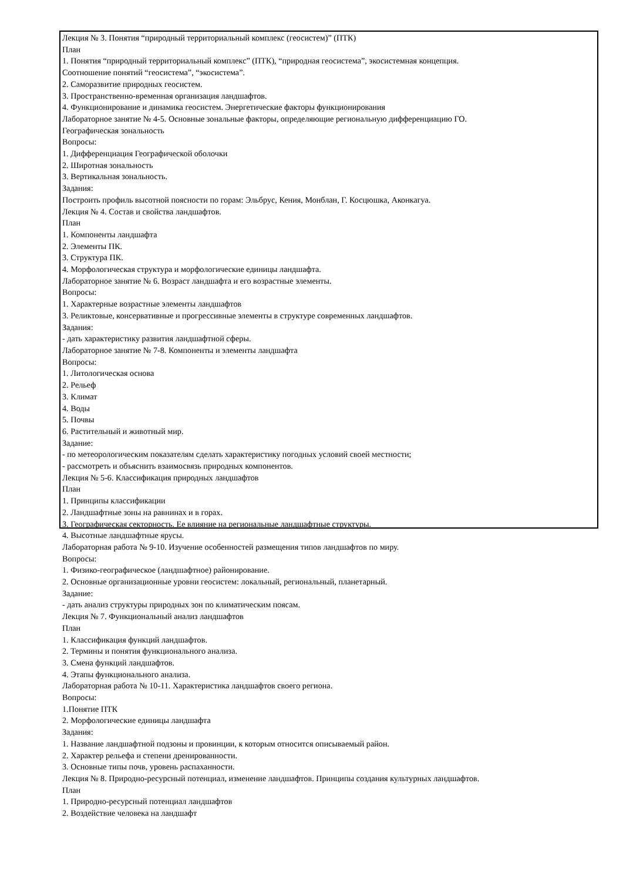Лекция № 3. Понятия “природный территориальный комплекс (геосистем)” (ПТК)
План
1. Понятия “природный территориальный комплекс” (ПТК), “природная геосистема”, экосистемная концепция.
Соотношение понятий “геосистема”, “экосистема”.
2. Саморазвитие природных геосистем.
3. Пространственно-временная организация ландшафтов.
4. Функционирование и динамика геосистем. Энергетические факторы функционирования
Лабораторное занятие № 4-5. Основные зональные факторы, определяющие региональную дифференциацию ГО.
Географическая зональность
Вопросы:
1. Дифференциация Географической оболочки
2. Широтная зональность
3. Вертикальная зональность.
Задания:
Построить профиль высотной поясности по горам: Эльбрус, Кения, Монблан, Г. Косцюшка, Аконкагуа.
Лекция № 4. Состав и свойства ландшафтов.
План
1. Компоненты ландшафта
2. Элементы ПК.
3. Структура ПК.
4. Морфологическая структура и морфологические единицы ландшафта.
Лабораторное занятие № 6. Возраст ландшафта и его возрастные элементы.
Вопросы:
1. Характерные возрастные элементы ландшафтов
3. Реликтовые, консервативные и прогрессивные элементы в структуре современных ландшафтов.
Задания:
- дать характеристику развития ландшафтной сферы.
Лабораторное занятие № 7-8. Компоненты и элементы ландшафта
Вопросы:
1. Литологическая основа
2. Рельеф
3. Климат
4. Воды
5. Почвы
6. Растительный и животный мир.
Задание:
- по метеорологическим показателям сделать характеристику погодных условий своей местности;
- рассмотреть и объяснить взаимосвязь природных компонентов.
Лекция № 5-6. Классификация природных ландшафтов
План
1. Принципы классификации
2. Ландшафтные зоны на равнинах и в горах.
3. Географическая секторность. Ее влияние на региональные ландшафтные структуры.
4. Высотные ландшафтные ярусы.
Лабораторная работа № 9-10. Изучение особенностей размещения типов ландшафтов по миру.
Вопросы:
1. Физико-географическое (ландшафтное) районирование.
2. Основные организационные уровни геосистем: локальный, региональный, планетарный.
Задание:
- дать анализ структуры природных зон по климатическим поясам.
Лекция № 7. Функциональный анализ ландшафтов
План
1. Классификация функций ландшафтов.
2. Термины и понятия функционального анализа.
3. Смена функций ландшафтов.
4. Этапы функционального анализа.
Лабораторная работа № 10-11. Характеристика ландшафтов своего региона.
Вопросы:
1.Понятие ПТК
2. Морфологические единицы ландшафта
Задания:
1. Название ландшафтной подзоны и провинции, к которым относится описываемый район.
2. Характер рельефа и степени дренированности.
3. Основные типы почв, уровень распаханности.
Лекция № 8. Природно-ресурсный потенциал, изменение ландшафтов. Принципы создания культурных ландшафтов.
План
1. Природно-ресурсный потенциал ландшафтов
2. Воздействие человека на ландшафт